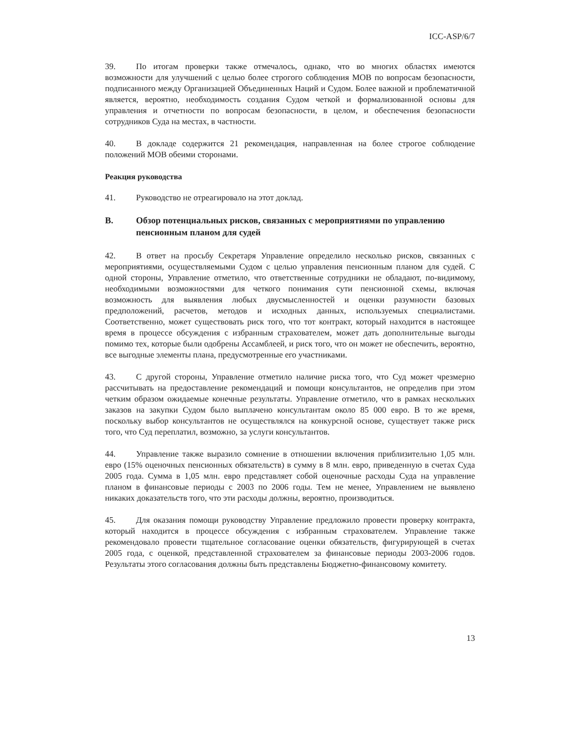ICC-ASP/6/7
39. По итогам проверки также отмечалось, однако, что во многих областях имеются возможности для улучшений с целью более строгого соблюдения МОВ по вопросам безопасности, подписанного между Организацией Объединенных Наций и Судом. Более важной и проблематичной является, вероятно, необходимость создания Судом четкой и формализованной основы для управления и отчетности по вопросам безопасности, в целом, и обеспечения безопасности сотрудников Суда на местах, в частности.
40. В докладе содержится 21 рекомендация, направленная на более строгое соблюдение положений МОВ обеими сторонами.
Реакция руководства
41. Руководство не отреагировало на этот доклад.
B. Обзор потенциальных рисков, связанных с мероприятиями по управлению пенсионным планом для судей
42. В ответ на просьбу Секретаря Управление определило несколько рисков, связанных с мероприятиями, осуществляемыми Судом с целью управления пенсионным планом для судей. С одной стороны, Управление отметило, что ответственные сотрудники не обладают, по-видимому, необходимыми возможностями для четкого понимания сути пенсионной схемы, включая возможность для выявления любых двусмысленностей и оценки разумности базовых предположений, расчетов, методов и исходных данных, используемых специалистами. Соответственно, может существовать риск того, что тот контракт, который находится в настоящее время в процессе обсуждения с избранным страхователем, может дать дополнительные выгоды помимо тех, которые были одобрены Ассамблеей, и риск того, что он может не обеспечить, вероятно, все выгодные элементы плана, предусмотренные его участниками.
43. С другой стороны, Управление отметило наличие риска того, что Суд может чрезмерно рассчитывать на предоставление рекомендаций и помощи консультантов, не определив при этом четким образом ожидаемые конечные результаты. Управление отметило, что в рамках нескольких заказов на закупки Судом было выплачено консультантам около 85 000 евро. В то же время, поскольку выбор консультантов не осуществлялся на конкурсной основе, существует также риск того, что Суд переплатил, возможно, за услуги консультантов.
44. Управление также выразило сомнение в отношении включения приблизительно 1,05 млн. евро (15% оценочных пенсионных обязательств) в сумму в 8 млн. евро, приведенную в счетах Суда 2005 года. Сумма в 1,05 млн. евро представляет собой оценочные расходы Суда на управление планом в финансовые периоды с 2003 по 2006 годы. Тем не менее, Управлением не выявлено никаких доказательств того, что эти расходы должны, вероятно, производиться.
45. Для оказания помощи руководству Управление предложило провести проверку контракта, который находится в процессе обсуждения с избранным страхователем. Управление также рекомендовало провести тщательное согласование оценки обязательств, фигурирующей в счетах 2005 года, с оценкой, представленной страхователем за финансовые периоды 2003-2006 годов. Результаты этого согласования должны быть представлены Бюджетно-финансовому комитету.
13